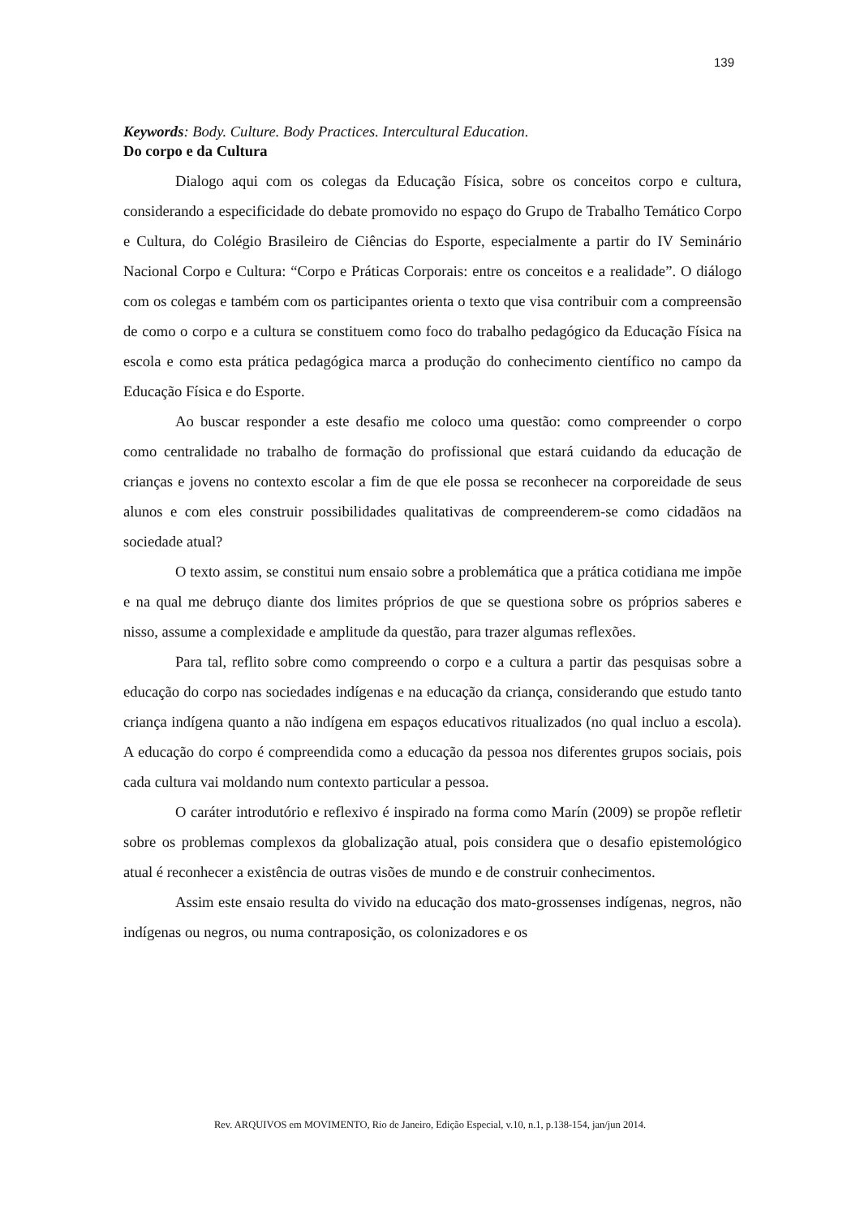139
Keywords: Body. Culture. Body Practices. Intercultural Education.
Do corpo e da Cultura
Dialogo aqui com os colegas da Educação Física, sobre os conceitos corpo e cultura, considerando a especificidade do debate promovido no espaço do Grupo de Trabalho Temático Corpo e Cultura, do Colégio Brasileiro de Ciências do Esporte, especialmente a partir do IV Seminário Nacional Corpo e Cultura: “Corpo e Práticas Corporais: entre os conceitos e a realidade”. O diálogo com os colegas e também com os participantes orienta o texto que visa contribuir com a compreensão de como o corpo e a cultura se constituem como foco do trabalho pedagógico da Educação Física na escola e como esta prática pedagógica marca a produção do conhecimento científico no campo da Educação Física e do Esporte.
Ao buscar responder a este desafio me coloco uma questão: como compreender o corpo como centralidade no trabalho de formação do profissional que estará cuidando da educação de crianças e jovens no contexto escolar a fim de que ele possa se reconhecer na corporeidade de seus alunos e com eles construir possibilidades qualitativas de compreenderem-se como cidadãos na sociedade atual?
O texto assim, se constitui num ensaio sobre a problemática que a prática cotidiana me impõe e na qual me debruço diante dos limites próprios de que se questiona sobre os próprios saberes e nisso, assume a complexidade e amplitude da questão, para trazer algumas reflexões.
Para tal, reflito sobre como compreendo o corpo e a cultura a partir das pesquisas sobre a educação do corpo nas sociedades indígenas e na educação da criança, considerando que estudo tanto criança indígena quanto a não indígena em espaços educativos ritualizados (no qual incluo a escola). A educação do corpo é compreendida como a educação da pessoa nos diferentes grupos sociais, pois cada cultura vai moldando num contexto particular a pessoa.
O caráter introdutório e reflexivo é inspirado na forma como Marín (2009) se propõe refletir sobre os problemas complexos da globalização atual, pois considera que o desafio epistemológico atual é reconhecer a existência de outras visões de mundo e de construir conhecimentos.
Assim este ensaio resulta do vivido na educação dos mato-grossenses indígenas, negros, não indígenas ou negros, ou numa contraposição, os colonizadores e os
Rev. ARQUIVOS em MOVIMENTO, Rio de Janeiro, Edição Especial, v.10, n.1, p.138-154, jan/jun 2014.